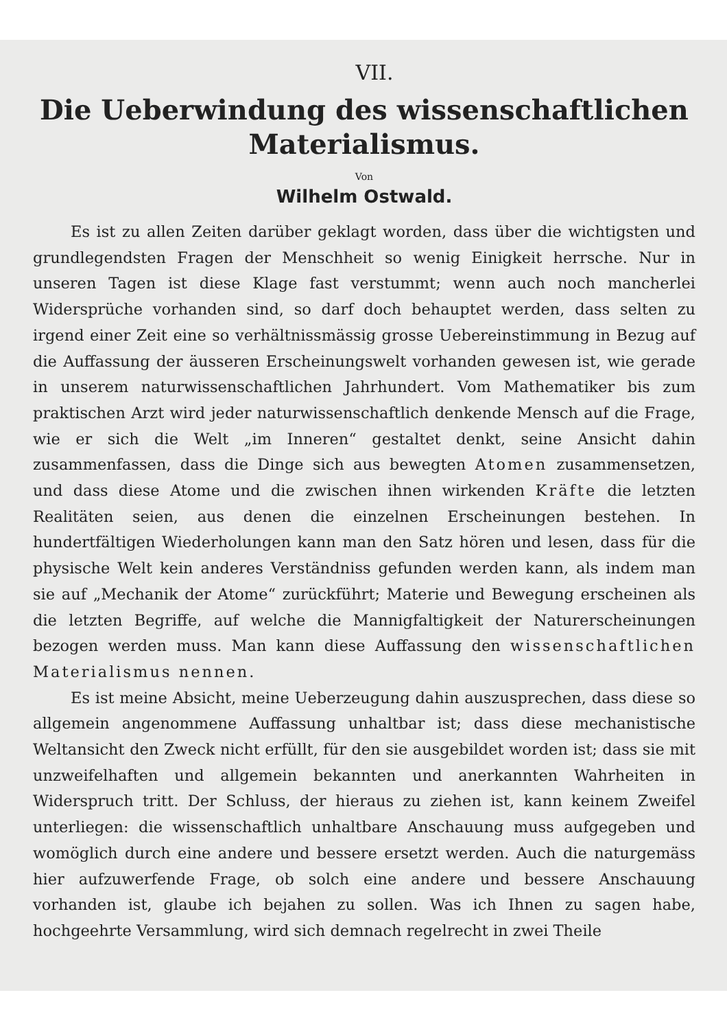VII.
Die Ueberwindung des wissenschaftlichen
Materialismus.
Von
Wilhelm Ostwald.
Es ist zu allen Zeiten darüber geklagt worden, dass über die wichtigsten und grundlegendsten Fragen der Menschheit so wenig Einigkeit herrsche. Nur in unseren Tagen ist diese Klage fast verstummt; wenn auch noch mancherlei Widersprüche vorhanden sind, so darf doch behauptet werden, dass selten zu irgend einer Zeit eine so verhältnissmässig grosse Uebereinstimmung in Bezug auf die Auffassung der äusseren Erscheinungswelt vorhanden gewesen ist, wie gerade in unserem naturwissenschaftlichen Jahrhundert. Vom Mathematiker bis zum praktischen Arzt wird jeder naturwissenschaftlich denkende Mensch auf die Frage, wie er sich die Welt „im Inneren“ gestaltet denkt, seine Ansicht dahin zusammenfassen, dass die Dinge sich aus bewegten Atomen zusammensetzen, und dass diese Atome und die zwischen ihnen wirkenden Kräfte die letzten Realitäten seien, aus denen die einzelnen Erscheinungen bestehen. In hundertfältigen Wiederholungen kann man den Satz hören und lesen, dass für die physische Welt kein anderes Verständniss gefunden werden kann, als indem man sie auf „Mechanik der Atome“ zurückführt; Materie und Bewegung erscheinen als die letzten Begriffe, auf welche die Mannigfaltigkeit der Naturerscheinungen bezogen werden muss. Man kann diese Auffassung den wissenschaftlichen Materialismus nennen.
Es ist meine Absicht, meine Ueberzeugung dahin auszusprechen, dass diese so allgemein angenommene Auffassung unhaltbar ist; dass diese mechanistische Weltansicht den Zweck nicht erfüllt, für den sie ausgebildet worden ist; dass sie mit unzweifelhaften und allgemein bekannten und anerkannten Wahrheiten in Widerspruch tritt. Der Schluss, der hieraus zu ziehen ist, kann keinem Zweifel unterliegen: die wissenschaftlich unhaltbare Anschauung muss aufgegeben und womöglich durch eine andere und bessere ersetzt werden. Auch die naturgemäss hier aufzuwerfende Frage, ob solch eine andere und bessere Anschauung vorhanden ist, glaube ich bejahen zu sollen. Was ich Ihnen zu sagen habe, hochgeehrte Versammlung, wird sich demnach regelrecht in zwei Theile